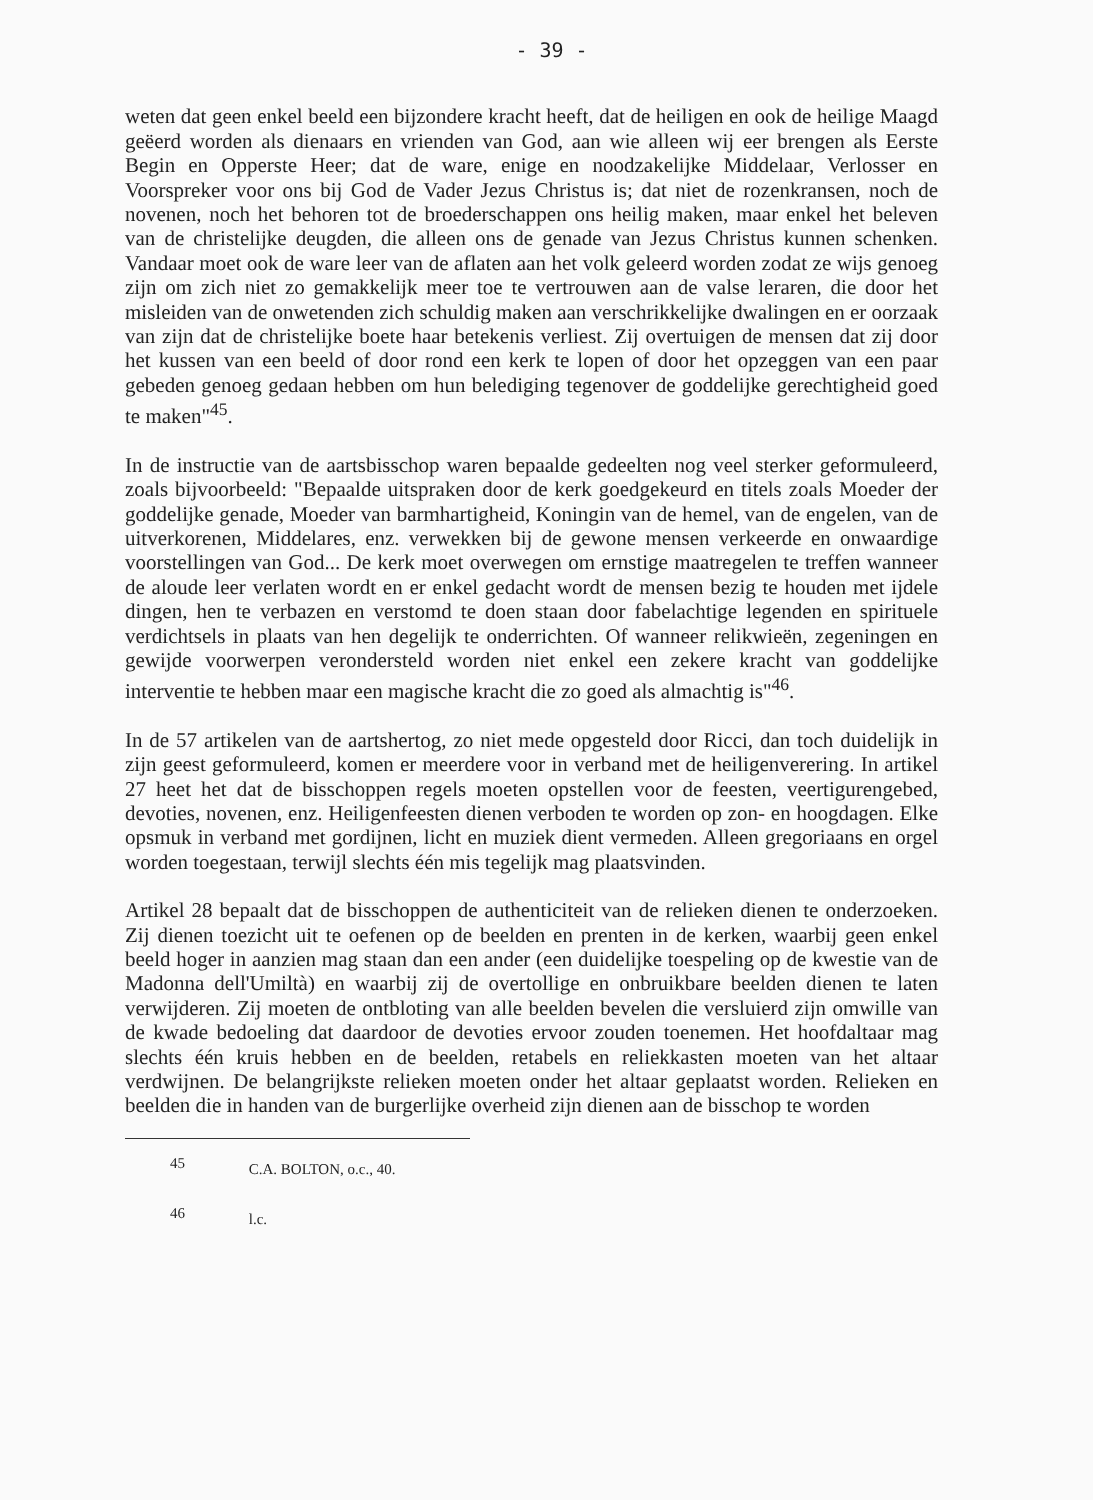- 39 -
weten dat geen enkel beeld een bijzondere kracht heeft, dat de heiligen en ook de heilige Maagd geëerd worden als dienaars en vrienden van God, aan wie alleen wij eer brengen als Eerste Begin en Opperste Heer; dat de ware, enige en noodzakelijke Middelaar, Verlosser en Voorspreker voor ons bij God de Vader Jezus Christus is; dat niet de rozenkransen, noch de novenen, noch het behoren tot de broederschappen ons heilig maken, maar enkel het beleven van de christelijke deugden, die alleen ons de genade van Jezus Christus kunnen schenken. Vandaar moet ook de ware leer van de aflaten aan het volk geleerd worden zodat ze wijs genoeg zijn om zich niet zo gemakkelijk meer toe te vertrouwen aan de valse leraren, die door het misleiden van de onwetenden zich schuldig maken aan verschrikkelijke dwalingen en er oorzaak van zijn dat de christelijke boete haar betekenis verliest. Zij overtuigen de mensen dat zij door het kussen van een beeld of door rond een kerk te lopen of door het opzeggen van een paar gebeden genoeg gedaan hebben om hun belediging tegenover de goddelijke gerechtigheid goed te maken"<sup>45</sup>.
In de instructie van de aartsbisschop waren bepaalde gedeelten nog veel sterker geformuleerd, zoals bijvoorbeeld: "Bepaalde uitspraken door de kerk goedgekeurd en titels zoals Moeder der goddelijke genade, Moeder van barmhartigheid, Koningin van de hemel, van de engelen, van de uitverkorenen, Middelares, enz. verwekken bij de gewone mensen verkeerde en onwaardige voorstellingen van God... De kerk moet overwegen om ernstige maatregelen te treffen wanneer de aloude leer verlaten wordt en er enkel gedacht wordt de mensen bezig te houden met ijdele dingen, hen te verbazen en verstomd te doen staan door fabelachtige legenden en spirituele verdichtsels in plaats van hen degelijk te onderrichten. Of wanneer relikwieën, zegeningen en gewijde voorwerpen verondersteld worden niet enkel een zekere kracht van goddelijke interventie te hebben maar een magische kracht die zo goed als almachtig is"<sup>46</sup>.
In de 57 artikelen van de aartshertog, zo niet mede opgesteld door Ricci, dan toch duidelijk in zijn geest geformuleerd, komen er meerdere voor in verband met de heiligenverering. In artikel 27 heet het dat de bisschoppen regels moeten opstellen voor de feesten, veertigurengebed, devoties, novenen, enz. Heiligenfeesten dienen verboden te worden op zon- en hoogdagen. Elke opsmuk in verband met gordijnen, licht en muziek dient vermeden. Alleen gregoriaans en orgel worden toegestaan, terwijl slechts één mis tegelijk mag plaatsvinden.
Artikel 28 bepaalt dat de bisschoppen de authenticiteit van de relieken dienen te onderzoeken. Zij dienen toezicht uit te oefenen op de beelden en prenten in de kerken, waarbij geen enkel beeld hoger in aanzien mag staan dan een ander (een duidelijke toespeling op de kwestie van de Madonna dell'Umiltà) en waarbij zij de overtollige en onbruikbare beelden dienen te laten verwijderen. Zij moeten de ontbloting van alle beelden bevelen die versluierd zijn omwille van de kwade bedoeling dat daardoor de devoties ervoor zouden toenemen. Het hoofdaltaar mag slechts één kruis hebben en de beelden, retabels en reliekkasten moeten van het altaar verdwijnen. De belangrijkste relieken moeten onder het altaar geplaatst worden. Relieken en beelden die in handen van de burgerlijke overheid zijn dienen aan de bisschop te worden
<sup>45</sup> C.A. BOLTON, o.c., 40.
<sup>46</sup> l.c.